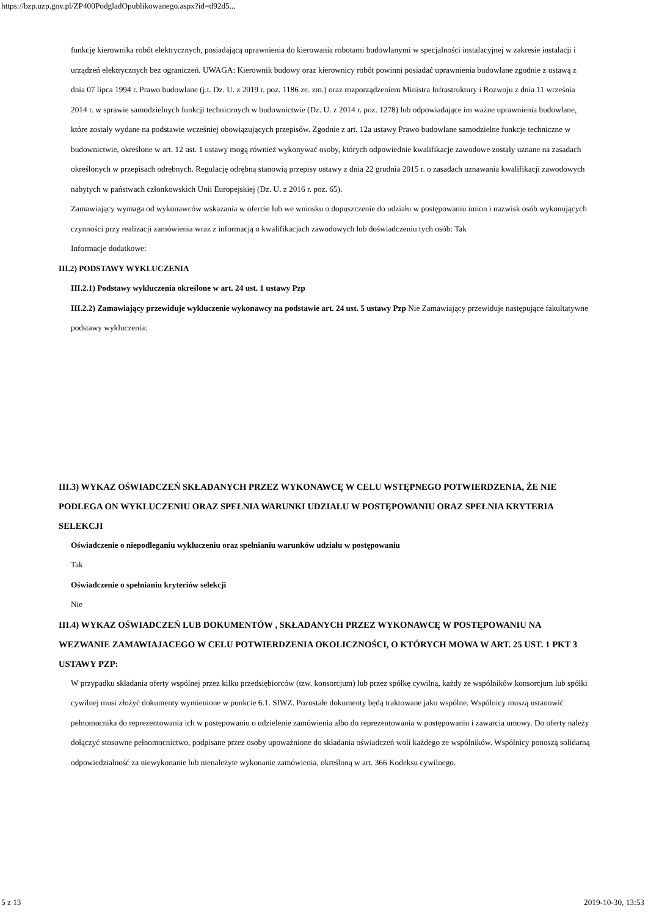https://bzp.uzp.gov.pl/ZP400PodgladOpublikowanego.aspx?id=d92d5...
funkcję kierownika robót elektrycznych, posiadającą uprawnienia do kierowania robotami budowlanymi w specjalności instalacyjnej w zakresie instalacji i urządzeń elektrycznych bez ograniczeń. UWAGA: Kierownik budowy oraz kierownicy robót powinni posiadać uprawnienia budowlane zgodnie z ustawą z dnia 07 lipca 1994 r. Prawo budowlane (j.t. Dz. U. z 2019 r. poz. 1186 ze. zm.) oraz rozporządzeniem Ministra Infrastruktury i Rozwoju z dnia 11 września 2014 r. w sprawie samodzielnych funkcji technicznych w budownictwie (Dz. U. z 2014 r. poz. 1278) lub odpowiadające im ważne uprawnienia budowlane, które zostały wydane na podstawie wcześniej obowiązujących przepisów. Zgodnie z art. 12a ustawy Prawo budowlane samodzielne funkcje techniczne w budownictwie, określone w art. 12 ust. 1 ustawy mogą również wykonywać osoby, których odpowiednie kwalifikacje zawodowe zostały uznane na zasadach określonych w przepisach odrębnych. Regulację odrębną stanowią przepisy ustawy z dnia 22 grudnia 2015 r. o zasadach uznawania kwalifikacji zawodowych nabytych w państwach członkowskich Unii Europejskiej (Dz. U. z 2016 r. poz. 65).
Zamawiający wymaga od wykonawców wskazania w ofercie lub we wniosku o dopuszczenie do udziału w postępowaniu imion i nazwisk osób wykonujących czynności przy realizacji zamówienia wraz z informacją o kwalifikacjach zawodowych lub doświadczeniu tych osób: Tak
Informacje dodatkowe:
III.2) PODSTAWY WYKLUCZENIA
III.2.1) Podstawy wykluczenia określone w art. 24 ust. 1 ustawy Pzp
III.2.2) Zamawiający przewiduje wykluczenie wykonawcy na podstawie art. 24 ust. 5 ustawy Pzp Nie Zamawiający przewiduje następujące fakultatywne podstawy wykluczenia:
III.3) WYKAZ OŚWIADCZEŃ SKŁADANYCH PRZEZ WYKONAWCĘ W CELU WSTĘPNEGO POTWIERDZENIA, ŻE NIE PODLEGA ON WYKLUCZENIU ORAZ SPEŁNIA WARUNKI UDZIAŁU W POSTĘPOWANIU ORAZ SPEŁNIA KRYTERIA SELEKCJI
Oświadczenie o niepodleganiu wykluczeniu oraz spełnianiu warunków udziału w postępowaniu
Tak
Oświadczenie o spełnianiu kryteriów selekcji
Nie
III.4) WYKAZ OŚWIADCZEŃ LUB DOKUMENTÓW , SKŁADANYCH PRZEZ WYKONAWCĘ W POSTĘPOWANIU NA WEZWANIE ZAMAWIAJACEGO W CELU POTWIERDZENIA OKOLICZNOŚCI, O KTÓRYCH MOWA W ART. 25 UST. 1 PKT 3 USTAWY PZP:
W przypadku składania oferty wspólnej przez kilku przedsiębiorców (tzw. konsorcjum) lub przez spółkę cywilną, każdy ze wspólników konsorcjum lub spółki cywilnej musi złożyć dokumenty wymienione w punkcie 6.1. SIWZ. Pozostałe dokumenty będą traktowane jako wspólne. Wspólnicy muszą ustanowić pełnomocnika do reprezentowania ich w postępowaniu o udzielenie zamówienia albo do reprezentowania w postępowaniu i zawarcia umowy. Do oferty należy dołączyć stosowne pełnomocnictwo, podpisane przez osoby upoważnione do składania oświadczeń woli każdego ze wspólników. Wspólnicy ponoszą solidarną odpowiedzialność za niewykonanie lub nienależyte wykonanie zamówienia, określoną w art. 366 Kodeksu cywilnego.
5 z 13 2019-10-30, 13:53